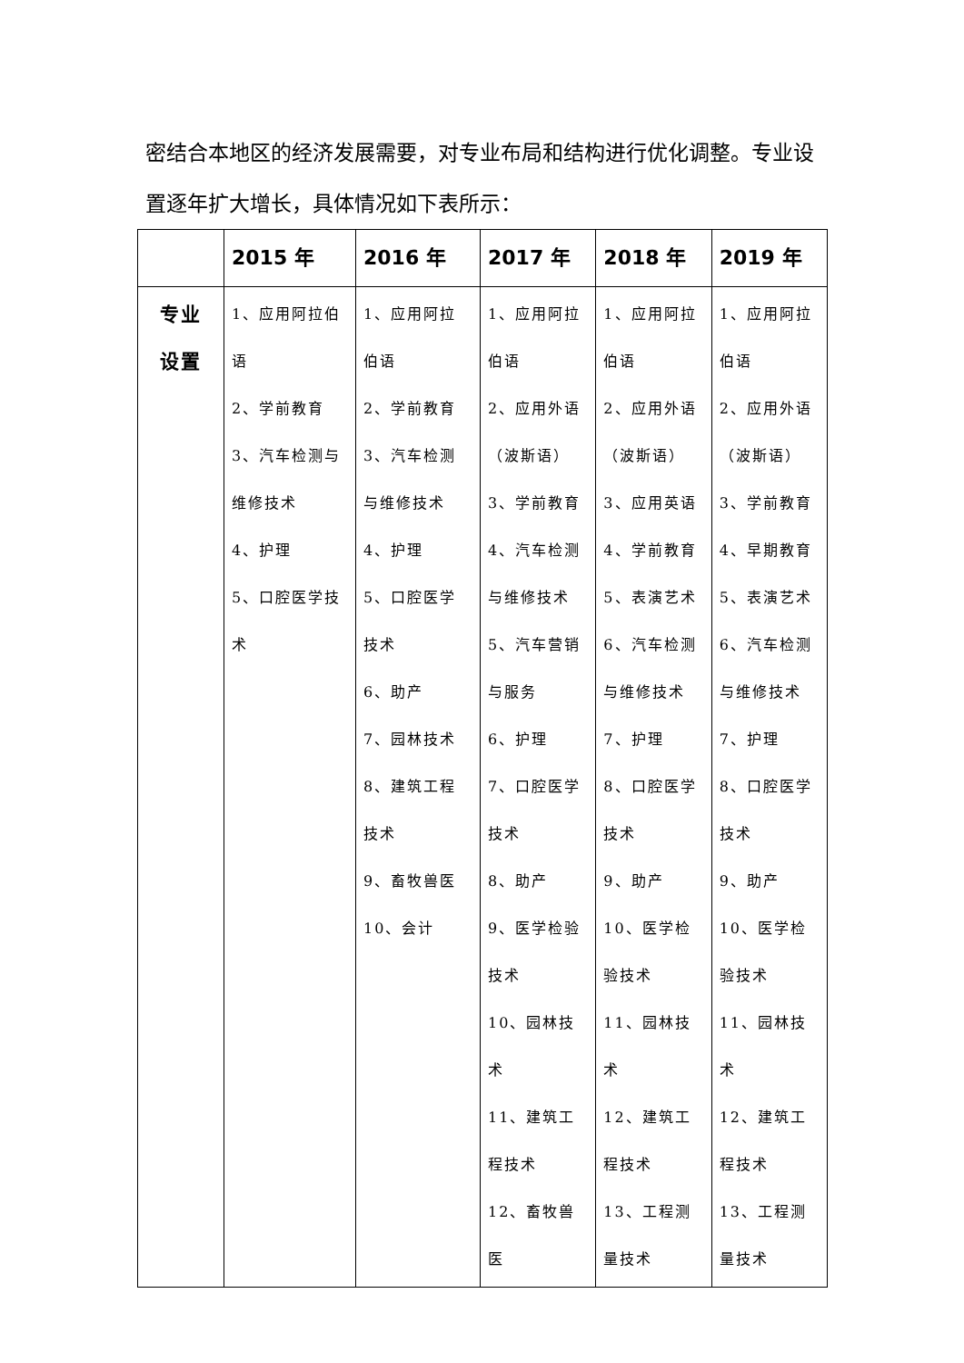密结合本地区的经济发展需要，对专业布局和结构进行优化调整。专业设置逐年扩大增长，具体情况如下表所示：
| | 2015 年 | 2016 年 | 2017 年 | 2018 年 | 2019 年 |
| --- | --- | --- | --- | --- | --- |
| 专业 设置 | 1、应用阿拉伯语 2、学前教育 3、汽车检测与维修技术 4、护理 5、口腔医学技术 | 1、应用阿拉伯语 2、学前教育 3、汽车检测与维修技术 4、护理 5、口腔医学技术 6、助产 7、园林技术 8、建筑工程技术 9、畜牧兽医 10、会计 | 1、应用阿拉伯语 2、应用外语（波斯语） 3、学前教育 4、汽车检测与维修技术 5、汽车营销与服务 6、护理 7、口腔医学技术 8、助产 9、医学检验技术 10、园林技术 11、建筑工程技术 12、畜牧兽医 | 1、应用阿拉伯语 2、应用外语（波斯语） 3、应用英语 4、学前教育 5、表演艺术 6、汽车检测与维修技术 7、护理 8、口腔医学技术 9、助产 10、医学检验技术 11、园林技术 12、建筑工程技术 13、工程测量技术 | 1、应用阿拉伯语 2、应用外语（波斯语） 3、学前教育 4、早期教育 5、表演艺术 6、汽车检测与维修技术 7、护理 8、口腔医学技术 9、助产 10、医学检验技术 11、园林技术 12、建筑工程技术 13、工程测量技术 |